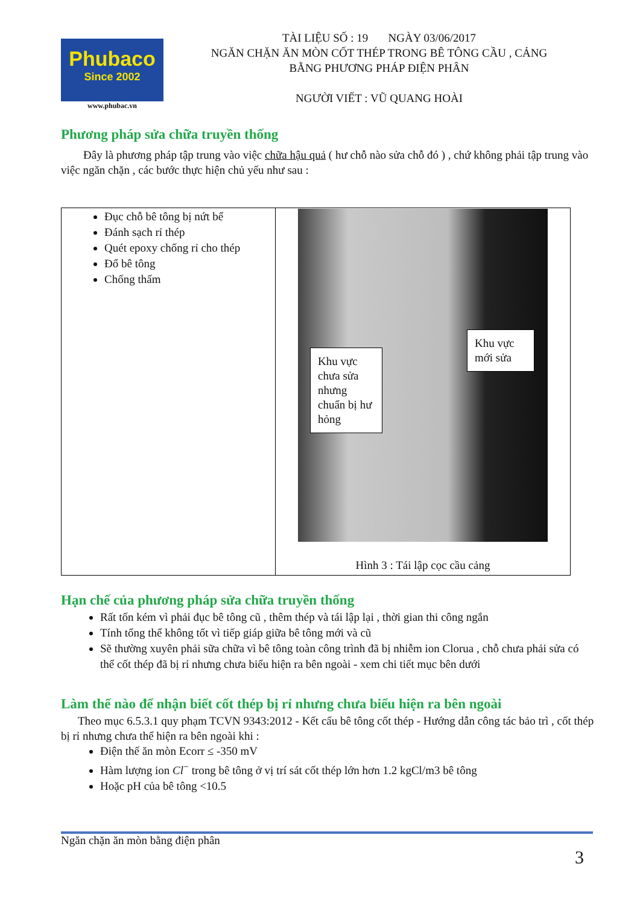Phubaco
Since 2002
www.phubac.vn
TÀI LIỆU SỐ : 19 NGÀY 03/06/2017
NGĂN CHẶN ĂN MÒN CỐT THÉP TRONG BÊ TÔNG CẦU , CẢNG
BẰNG PHƯƠNG PHÁP ĐIỆN PHÂN
NGƯỜI VIẾT : VŨ QUANG HOÀI
Phương pháp sửa chữa truyền thống
Đây là phương pháp tập trung vào việc chữa hậu quả ( hư chỗ nào sửa chỗ đó ) , chứ không phải tập trung vào việc ngăn chặn , các bước thực hiện chủ yếu như sau :
| Đục chỗ bê tông bị nứt bể Đánh sạch rỉ thép Quét epoxy chống rỉ cho thép Đổ bê tông Chống thấm | Khu vực chưa sửa nhưng chuẩn bị hư hỏng Khu vực mới sửa Hình 3 : Tái lập cọc cầu cảng |
Hạn chế của phương pháp sửa chữa truyền thống
Rất tốn kém vì phải đục bê tông cũ , thêm thép và tái lập lại , thời gian thi công ngắn
Tính tổng thể không tốt vì tiếp giáp giữa bê tông mới và cũ
Sẽ thường xuyên phải sữa chữa vì bê tông toàn công trình đã bị nhiễm ion Clorua , chỗ chưa phải sửa có thể cốt thép đã bị rỉ nhưng chưa biểu hiện ra bên ngoài - xem chi tiết mục bên dưới
Làm thế nào để nhận biết cốt thép bị rỉ nhưng chưa biểu hiện ra bên ngoài
Theo mục 6.5.3.1 quy phạm TCVN 9343:2012 - Kết cấu bê tông cốt thép - Hướng dẫn công tác bảo trì , cốt thép bị rỉ nhưng chưa thể hiện ra bên ngoài khi :
Điện thế ăn mòn Ecorr ≤ -350 mV
Hàm lượng ion Cl<sup>−</sup> trong bê tông ở vị trí sát cốt thép lớn hơn 1.2 kgCl/m3 bê tông
Hoặc pH của bê tông <10.5
Ngăn chặn ăn mòn bằng điện phân
3